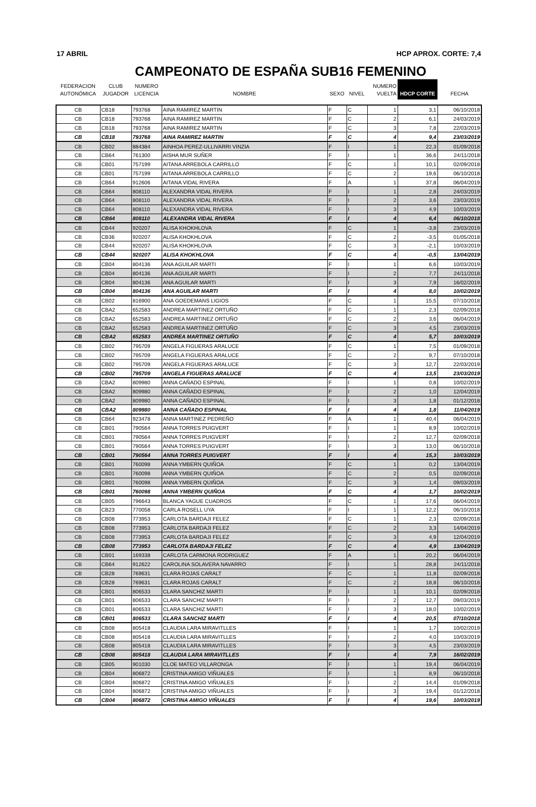17 ABRIL HCP APROX. CORTE: 7,4
CAMPEONATO DE ESPAÑA SUB16 FEMENINO
| FEDERACION AUTONÓMICA | CLUB JUGADOR | NUMERO LICENCIA | NOMBRE | SEXO | NIVEL | NUMERO VUELTA | HDCP CORTE | FECHA |
| --- | --- | --- | --- | --- | --- | --- | --- | --- |
| CB | CB18 | 793768 | AINA RAMIREZ MARTIN | F | C | 1 | 3,1 | 06/10/2018 |
| CB | CB18 | 793768 | AINA RAMIREZ MARTIN | F | C | 2 | 6,1 | 24/03/2019 |
| CB | CB18 | 793768 | AINA RAMIREZ MARTIN | F | C | 3 | 7,8 | 22/03/2019 |
| CB | CB18 | 793768 | AINA RAMIREZ MARTIN | F | C | 4 | 9,4 | 23/03/2019 |
| CB | CB02 | 884384 | AINHOA PEREZ-ULLIVARRI VINZIA | F | I | 1 | 22,3 | 01/09/2018 |
| CB | CB64 | 761300 | AISHA MUR SUÑER | F | I | 1 | 36,6 | 24/11/2018 |
| CB | CB01 | 757199 | AITANA ARREBOLA CARRILLO | F | C | 1 | 10,1 | 02/09/2018 |
| CB | CB01 | 757199 | AITANA ARREBOLA CARRILLO | F | C | 2 | 19,6 | 06/10/2018 |
| CB | CB64 | 912606 | AITANA VIDAL RIVERA | F | A | 1 | 37,8 | 06/04/2019 |
| CB | CB64 | 808110 | ALEXANDRA VIDAL RIVERA | F | I | 1 | 2,8 | 24/03/2019 |
| CB | CB64 | 808110 | ALEXANDRA VIDAL RIVERA | F | I | 2 | 3,6 | 23/03/2019 |
| CB | CB64 | 808110 | ALEXANDRA VIDAL RIVERA | F | I | 3 | 4,9 | 10/03/2019 |
| CB | CB64 | 808110 | ALEXANDRA VIDAL RIVERA | F | I | 4 | 6,4 | 06/10/2018 |
| CB | CB44 | 920207 | ALISA KHOKHLOVA | F | C | 1 | -3,8 | 23/03/2019 |
| CB | CB36 | 920207 | ALISA KHOKHLOVA | F | C | 2 | -3,5 | 01/05/2018 |
| CB | CB44 | 920207 | ALISA KHOKHLOVA | F | C | 3 | -2,1 | 10/03/2019 |
| CB | CB44 | 920207 | ALISA KHOKHLOVA | F | C | 4 | -0,5 | 13/04/2019 |
| CB | CB04 | 804136 | ANA AGUILAR MARTI | F | I | 1 | 6,6 | 10/03/2019 |
| CB | CB04 | 804136 | ANA AGUILAR MARTI | F | I | 2 | 7,7 | 24/11/2018 |
| CB | CB04 | 804136 | ANA AGUILAR MARTI | F | I | 3 | 7,9 | 16/02/2019 |
| CB | CB04 | 804136 | ANA AGUILAR MARTI | F | I | 4 | 8,0 | 10/02/2019 |
| CB | CB02 | 816900 | ANA GOEDEMANS LIGIOS | F | C | 1 | 15,5 | 07/10/2018 |
| CB | CBA2 | 652583 | ANDREA MARTINEZ ORTUÑO | F | C | 1 | 2,3 | 02/09/2018 |
| CB | CBA2 | 652583 | ANDREA MARTINEZ ORTUÑO | F | C | 2 | 3,6 | 06/04/2019 |
| CB | CBA2 | 652583 | ANDREA MARTINEZ ORTUÑO | F | C | 3 | 4,5 | 23/03/2019 |
| CB | CBA2 | 652583 | ANDREA MARTINEZ ORTUÑO | F | C | 4 | 5,7 | 10/03/2019 |
| CB | CB02 | 795709 | ANGELA FIGUERAS ARALUCE | F | C | 1 | 7,5 | 01/09/2018 |
| CB | CB02 | 795709 | ANGELA FIGUERAS ARALUCE | F | C | 2 | 9,7 | 07/10/2018 |
| CB | CB02 | 795709 | ANGELA FIGUERAS ARALUCE | F | C | 3 | 12,7 | 22/03/2019 |
| CB | CB02 | 795709 | ANGELA FIGUERAS ARALUCE | F | C | 4 | 13,5 | 23/03/2019 |
| CB | CBA2 | 809980 | ANNA CAÑADO ESPINAL | F | I | 1 | 0,8 | 10/02/2019 |
| CB | CBA2 | 809980 | ANNA CAÑADO ESPINAL | F | I | 2 | 1,0 | 12/04/2019 |
| CB | CBA2 | 809980 | ANNA CAÑADO ESPINAL | F | I | 3 | 1,8 | 01/12/2018 |
| CB | CBA2 | 809980 | ANNA CAÑADO ESPINAL | F | I | 4 | 1,8 | 11/04/2019 |
| CB | CB64 | 923478 | ANNA MARTINEZ PEDREÑO | F | A | 1 | 40,4 | 06/04/2019 |
| CB | CB01 | 790564 | ANNA TORRES PUIGVERT | F | I | 1 | 8,9 | 10/02/2019 |
| CB | CB01 | 790564 | ANNA TORRES PUIGVERT | F | I | 2 | 12,7 | 02/09/2018 |
| CB | CB01 | 790564 | ANNA TORRES PUIGVERT | F | I | 3 | 13,0 | 06/10/2018 |
| CB | CB01 | 790564 | ANNA TORRES PUIGVERT | F | I | 4 | 15,3 | 10/03/2019 |
| CB | CB01 | 760098 | ANNA YMBERN QUIÑOA | F | C | 1 | 0,2 | 13/04/2019 |
| CB | CB01 | 760098 | ANNA YMBERN QUIÑOA | F | C | 2 | 0,5 | 02/09/2018 |
| CB | CB01 | 760098 | ANNA YMBERN QUIÑOA | F | C | 3 | 1,4 | 09/03/2019 |
| CB | CB01 | 760098 | ANNA YMBERN QUIÑOA | F | C | 4 | 1,7 | 10/02/2019 |
| CB | CB05 | 796643 | BLANCA YAGUE CUADROS | F | C | 1 | 17,6 | 06/04/2019 |
| CB | CB23 | 770058 | CARLA ROSELL UYA | F | I | 1 | 12,2 | 06/10/2018 |
| CB | CB08 | 773953 | CARLOTA BARDAJI FELEZ | F | C | 1 | 2,3 | 02/09/2018 |
| CB | CB08 | 773953 | CARLOTA BARDAJI FELEZ | F | C | 2 | 3,3 | 14/04/2019 |
| CB | CB08 | 773953 | CARLOTA BARDAJI FELEZ | F | C | 3 | 4,9 | 12/04/2019 |
| CB | CB08 | 773953 | CARLOTA BARDAJI FELEZ | F | C | 4 | 4,9 | 13/04/2019 |
| CB | CB01 | 169338 | CARLOTA CARMONA RODRIGUEZ | F | A | 1 | 20,2 | 06/04/2019 |
| CB | CB64 | 912622 | CAROLINA SOLAVERA NAVARRO | F | I | 1 | 28,8 | 24/11/2018 |
| CB | CB28 | 769631 | CLARA ROJAS CARALT | F | C | 1 | 11,8 | 02/09/2018 |
| CB | CB28 | 769631 | CLARA ROJAS CARALT | F | C | 2 | 18,8 | 06/10/2018 |
| CB | CB01 | 806533 | CLARA SANCHIZ MARTI | F | I | 1 | 10,1 | 02/09/2018 |
| CB | CB01 | 806533 | CLARA SANCHIZ MARTI | F | I | 2 | 12,7 | 09/03/2019 |
| CB | CB01 | 806533 | CLARA SANCHIZ MARTI | F | I | 3 | 18,0 | 10/02/2019 |
| CB | CB01 | 806533 | CLARA SANCHIZ MARTI | F | I | 4 | 20,5 | 07/10/2018 |
| CB | CB08 | 805418 | CLAUDIA LARA MIRAVITLLES | F | I | 1 | 1,7 | 10/02/2019 |
| CB | CB08 | 805418 | CLAUDIA LARA MIRAVITLLES | F | I | 2 | 4,0 | 10/03/2019 |
| CB | CB08 | 805418 | CLAUDIA LARA MIRAVITLLES | F | I | 3 | 4,5 | 23/03/2019 |
| CB | CB08 | 805418 | CLAUDIA LARA MIRAVITLLES | F | I | 4 | 7,9 | 16/02/2019 |
| CB | CB05 | 901030 | CLOE MATEO VILLARONGA | F | I | 1 | 19,4 | 06/04/2019 |
| CB | CB04 | 806872 | CRISTINA AMIGO VIÑUALES | F | I | 1 | 8,9 | 06/10/2018 |
| CB | CB04 | 806872 | CRISTINA AMIGO VIÑUALES | F | I | 2 | 14,4 | 01/09/2018 |
| CB | CB04 | 806872 | CRISTINA AMIGO VIÑUALES | F | I | 3 | 19,4 | 01/12/2018 |
| CB | CB04 | 806872 | CRISTINA AMIGO VIÑUALES | F | I | 4 | 19,6 | 10/03/2019 |